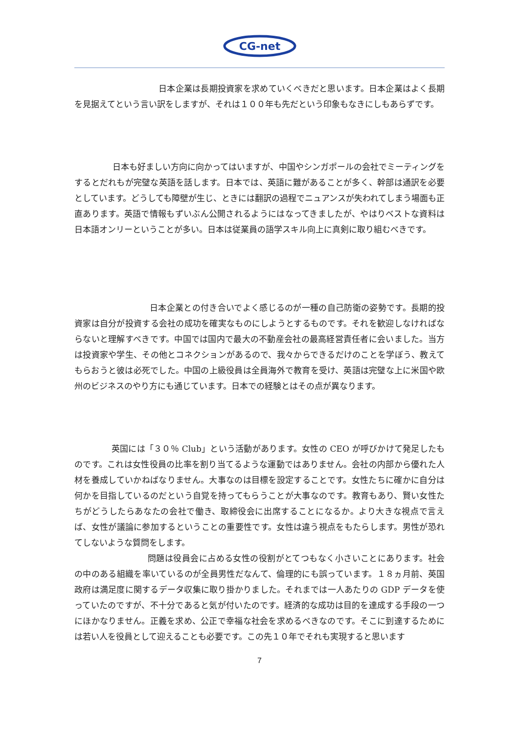CG-net
日本企業は長期投資家を求めていくべきだと思います。日本企業はよく長期を見据えてという言い訳をしますが、それは１００年も先だという印象もなきにしもあらずです。
日本も好ましい方向に向かってはいますが、中国やシンガポールの会社でミーティングをするとだれもが完璧な英語を話します。日本では、英語に難があることが多く、幹部は通訳を必要としています。どうしても障壁が生じ、ときには翻訳の過程でニュアンスが失われてしまう場面も正直あります。英語で情報もずいぶん公開されるようにはなってきましたが、やはりベストな資料は日本語オンリーということが多い。日本は従業員の語学スキル向上に真剣に取り組むべきです。
日本企業との付き合いでよく感じるのが一種の自己防衛の姿勢です。長期的投資家は自分が投資する会社の成功を確実なものにしようとするものです。それを歓迎しなければならないと理解すべきです。中国では国内で最大の不動産会社の最高経営責任者に会いました。当方は投資家や学生、その他とコネクションがあるので、我々からできるだけのことを学ぼう、教えてもらおうと彼は必死でした。中国の上級役員は全員海外で教育を受け、英語は完璧な上に米国や欧州のビジネスのやり方にも通じています。日本での経験とはその点が異なります。
英国には「３０％ Club」という活動があります。女性の CEO が呼びかけて発足したものです。これは女性役員の比率を割り当てるような運動ではありません。会社の内部から優れた人材を養成していかねばなりません。大事なのは目標を設定することです。女性たちに確かに自分は何かを目指しているのだという自覚を持ってもらうことが大事なのです。教育もあり、賢い女性たちがどうしたらあなたの会社で働き、取締役会に出席することになるか。より大きな視点で言えば、女性が議論に参加するということの重要性です。女性は違う視点をもたらします。男性が恐れてしないような質問をします。
問題は役員会に占める女性の役割がとてつもなく小さいことにあります。社会の中のある組織を率いているのが全員男性だなんて、倫理的にも誤っています。１８ヵ月前、英国政府は満足度に関するデータ収集に取り掛かりました。それまでは一人あたりの GDP データを使っていたのですが、不十分であると気が付いたのです。経済的な成功は目的を達成する手段の一つにほかなりません。正義を求め、公正で幸福な社会を求めるべきなのです。そこに到達するためには若い人を役員として迎えることも必要です。この先１０年でそれも実現すると思います
7